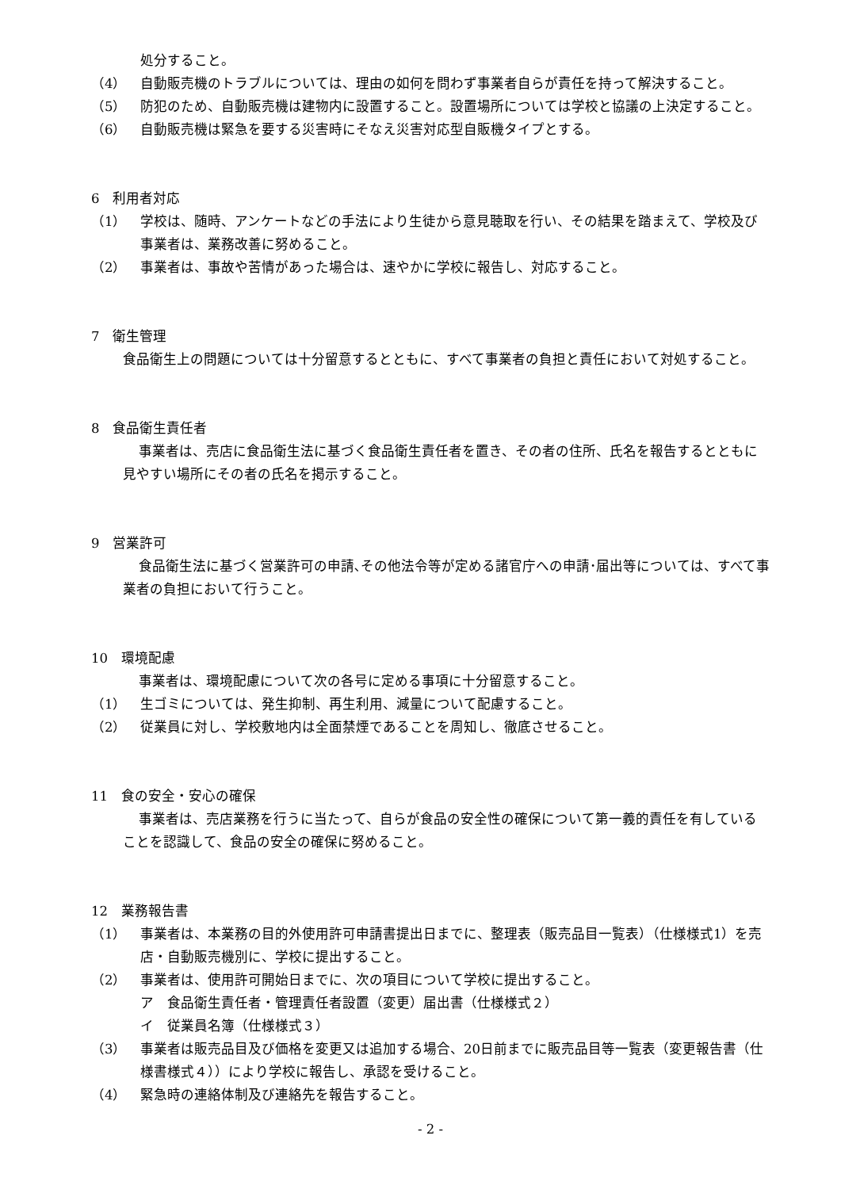処分すること。
（4） 自動販売機のトラブルについては、理由の如何を問わず事業者自らが責任を持って解決すること。
（5） 防犯のため、自動販売機は建物内に設置すること。設置場所については学校と協議の上決定すること。
（6） 自動販売機は緊急を要する災害時にそなえ災害対応型自販機タイプとする。
6　利用者対応
（1） 学校は、随時、アンケートなどの手法により生徒から意見聴取を行い、その結果を踏まえて、学校及び事業者は、業務改善に努めること。
（2） 事業者は、事故や苦情があった場合は、速やかに学校に報告し、対応すること。
7　衛生管理
食品衛生上の問題については十分留意するとともに、すべて事業者の負担と責任において対処すること。
8　食品衛生責任者
事業者は、売店に食品衛生法に基づく食品衛生責任者を置き、その者の住所、氏名を報告するとともに見やすい場所にその者の氏名を掲示すること。
9　営業許可
食品衛生法に基づく営業許可の申請､その他法令等が定める諸官庁への申請･届出等については、すべて事業者の負担において行うこと。
10　環境配慮
事業者は、環境配慮について次の各号に定める事項に十分留意すること。
（1） 生ゴミについては、発生抑制、再生利用、減量について配慮すること。
（2） 従業員に対し、学校敷地内は全面禁煙であることを周知し、徹底させること。
11　食の安全・安心の確保
事業者は、売店業務を行うに当たって、自らが食品の安全性の確保について第一義的責任を有していることを認識して、食品の安全の確保に努めること。
12　業務報告書
（1） 事業者は、本業務の目的外使用許可申請書提出日までに、整理表（販売品目一覧表）（仕様様式1）を売店・自動販売機別に、学校に提出すること。
（2） 事業者は、使用許可開始日までに、次の項目について学校に提出すること。
ア　食品衛生責任者・管理責任者設置（変更）届出書（仕様様式２）
イ　従業員名簿（仕様様式３）
（3） 事業者は販売品目及び価格を変更又は追加する場合、20日前までに販売品目等一覧表（変更報告書（仕様書様式４））により学校に報告し、承認を受けること。
（4） 緊急時の連絡体制及び連絡先を報告すること。
- 2 -